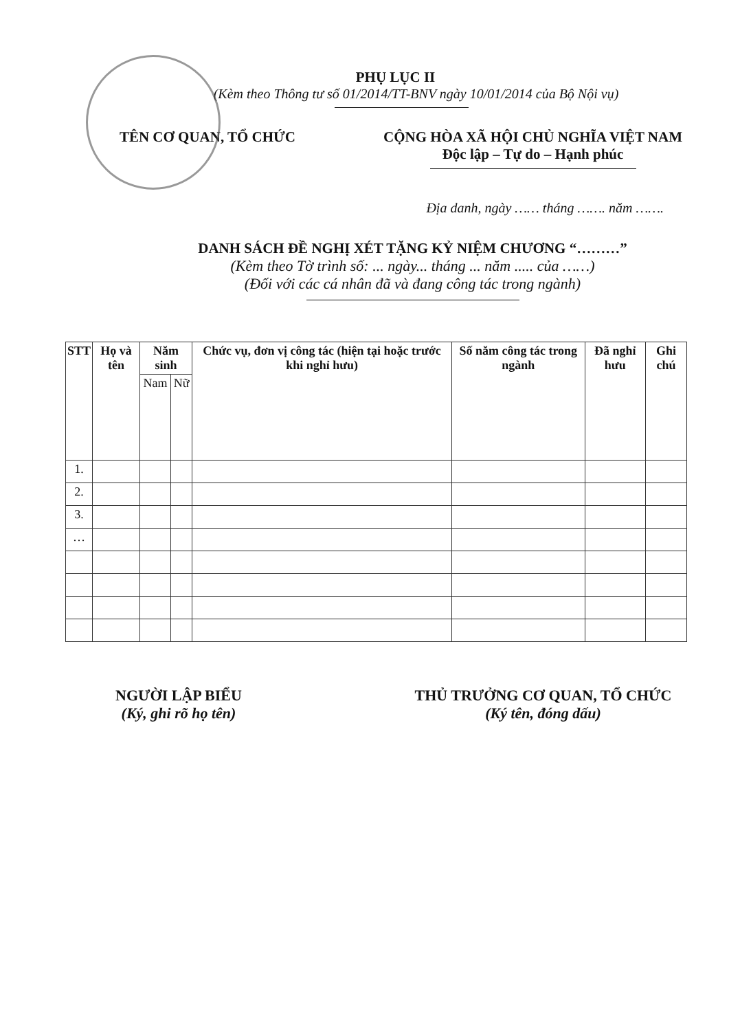PHỤ LỤC II
(Kèm theo Thông tư số 01/2014/TT-BNV ngày 10/01/2014 của Bộ Nội vụ)
TÊN CƠ QUAN, TỔ CHỨC CỘNG HÒA XÃ HỘI CHỦ NGHĨA VIỆT NAM
Độc lập – Tự do – Hạnh phúc
Địa danh, ngày …… tháng ……. năm …….
DANH SÁCH ĐỀ NGHỊ XÉT TẶNG KỶ NIỆM CHƯƠNG “………”
(Kèm theo Tờ trình số: ... ngày... tháng ... năm ..... của ……)
(Đối với các cá nhân đã và đang công tác trong ngành)
| STT | Họ và tên | Năm sinh | | Chức vụ, đơn vị công tác (hiện tại hoặc trước khi nghỉ hưu) | Số năm công tác trong ngành | Đã nghỉ hưu | Ghi chú |
| --- | --- | --- | --- | --- | --- | --- | --- |
| | | Nam | Nữ | | | | |
| 1. | | | | | | | |
| 2. | | | | | | | |
| 3. | | | | | | | |
| … | | | | | | | |
NGƯỜI LẬP BIỂU
(Ký, ghi rõ họ tên)
THỦ TRƯỞNG CƠ QUAN, TỔ CHỨC
(Ký tên, đóng dấu)